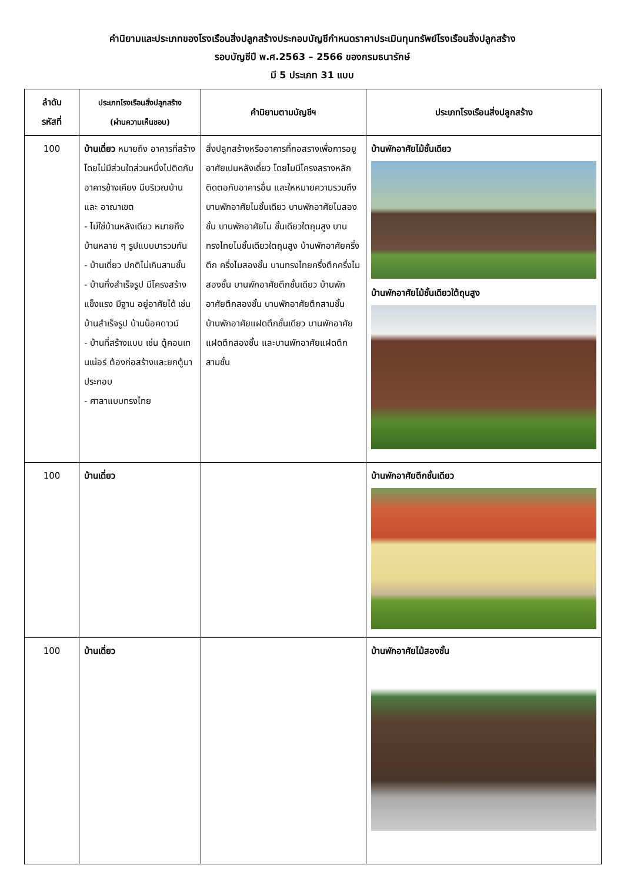คำนิยามและประเภทของโรงเรือนสิ่งปลูกสร้างประกอบบัญชีกำหนดราคาประเมินทุนทรัพย์โรงเรือนสิ่งปลูกสร้าง
รอบบัญชีปี พ.ศ.2563 – 2566 ของกรมธนารักษ์
มี 5 ประเภท 31 แบบ
| ลำดับ รหัสที่ | ประเภทโรงเรือนสิ่งปลูกสร้าง (ผ่านความเห็นชอบ) | คำนิยามตามบัญชีฯ | ประเภทโรงเรือนสิ่งปลูกสร้าง |
| --- | --- | --- | --- |
| 100 | บ้านเดี่ยว หมายถึง อาคารที่สร้างโดยไม่มีส่วนใดส่วนหนึ่งไปติดกับอาคารข้างเคียง มีบริเวณบ้านและ อาณาเขต - ไม่ใช่บ้านหลังเดียว หมายถึง บ้านหลาย ๆ รูปแบบมารวมกัน - บ้านเดี่ยว ปกติไม่เกินสามชั้น - บ้านกึ่งสำเร็จรูป มีโครงสร้างแข็งแรง มีฐาน อยู่อาศัยได้ เช่น บ้านสำเร็จรูป บ้านน็อคดาวน์ - บ้านที่สร้างแบบ เช่น ตู้คอนเทนเน่อร์ ต้องก่อสร้างและยกตู้มาประกอบ - ศาลาแบบทรงไทย | สิ่งปลูกสร้างหรืออาคารที่กอสรางเพื่อการอยูอาศัยเปนหลังเดี่ยว โดยไมมีโครงสรางหลักติดตอกับอาคารอื่น และใหหมายความรวมถึง บานพักอาศัยไมชั้นเดียว บานพักอาศัยไมสองชั้น บานพักอาศัยไม ชั้นเดียวใตถุนสูง บานทรงไทยไมชั้นเดียวใตถุนสูง บ้านพักอาศัยครึ่งตึก ครึ่งไมสองชั้น บานทรงไทยครึ่งตึกครึ่งไมสองชั้น บานพักอาศัยตึกชั้นเดียว บ้านพักอาศัยตึกสองชั้น บานพักอาศัยตึกสามชั้น บ้านพักอาศัยแฝดตึกชั้นเดียว บานพักอาศัยแฝดตึกสองชั้น และบานพักอาศัยแฝดตึกสามชั้น | บ้านพักอาศัยไม้ชั้นเดียว บ้านพักอาศัยไม้ชั้นเดียวใต้ถุนสูง |
| 100 | บ้านเดี่ยว | | บ้านพักอาศัยตึกชั้นเดียว |
| 100 | บ้านเดี่ยว | | บ้านพักอาศัยไม้สองชั้น |